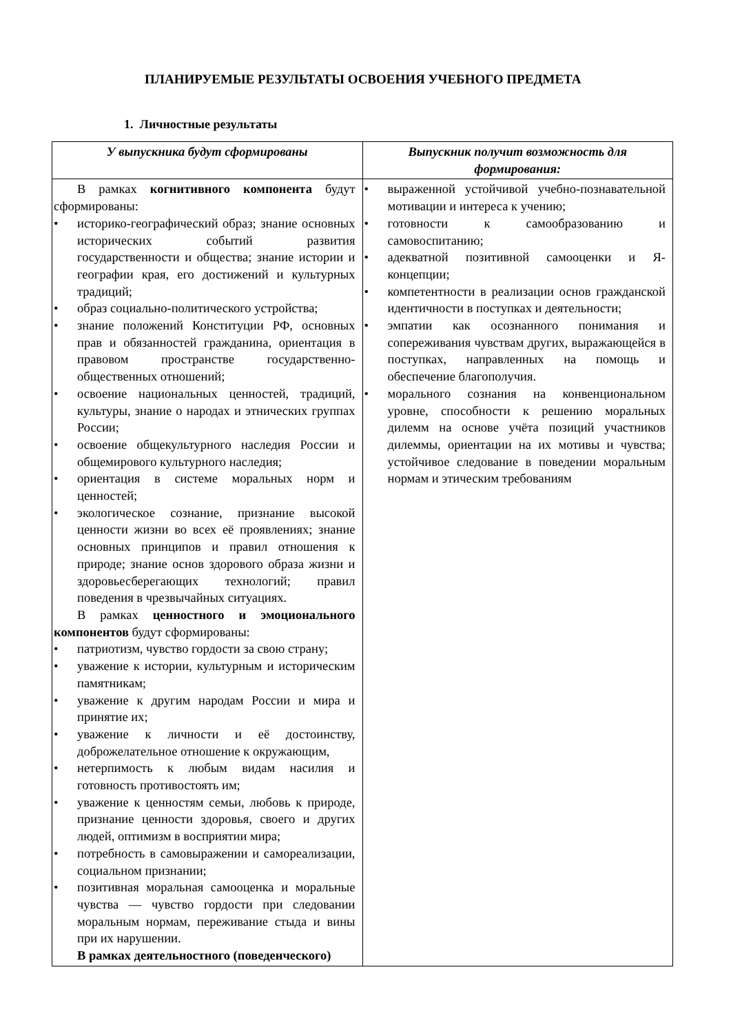ПЛАНИРУЕМЫЕ РЕЗУЛЬТАТЫ ОСВОЕНИЯ УЧЕБНОГО ПРЕДМЕТА
1. Личностные результаты
| У выпускника будут сформированы | Выпускник получит возможность для формирования: |
| --- | --- |
| В рамках когнитивного компонента будут сформированы: • историко-географический образ; знание основных исторических событий развития государственности и общества; знание истории и географии края, его достижений и культурных традиций; • образ социально-политического устройства; • знание положений Конституции РФ, основных прав и обязанностей гражданина, ориентация в правовом пространстве государственно-общественных отношений; • освоение национальных ценностей, традиций, культуры, знание о народах и этнических группах России; • освоение общекультурного наследия России и общемирового культурного наследия; • ориентация в системе моральных норм и ценностей; • экологическое сознание, признание высокой ценности жизни во всех её проявлениях; знание основных принципов и правил отношения к природе; знание основ здорового образа жизни и здоровьесберегающих технологий; правил поведения в чрезвычайных ситуациях. В рамках ценностного и эмоционального компонентов будут сформированы: • патриотизм, чувство гордости за свою страну; • уважение к истории, культурным и историческим памятникам; • уважение к другим народам России и мира и принятие их; • уважение к личности и её достоинству, доброжелательное отношение к окружающим, • нетерпимость к любым видам насилия и готовность противостоять им; • уважение к ценностям семьи, любовь к природе, признание ценности здоровья, своего и других людей, оптимизм в восприятии мира; • потребность в самовыражении и самореализации, социальном признании; • позитивная моральная самооценка и моральные чувства — чувство гордости при следовании моральным нормам, переживание стыда и вины при их нарушении. В рамках деятельностного (поведенческого) | • выраженной устойчивой учебно-познавательной мотивации и интереса к учению; • готовности к самообразованию и самовоспитанию; • адекватной позитивной самооценки и Я-концепции; • компетентности в реализации основ гражданской идентичности в поступках и деятельности; • эмпатии как осознанного понимания и сопереживания чувствам других, выражающейся в поступках, направленных на помощь и обеспечение благополучия. • морального сознания на конвенциональном уровне, способности к решению моральных дилемм на основе учёта позиций участников дилеммы, ориентации на их мотивы и чувства; устойчивое следование в поведении моральным нормам и этическим требованиям |